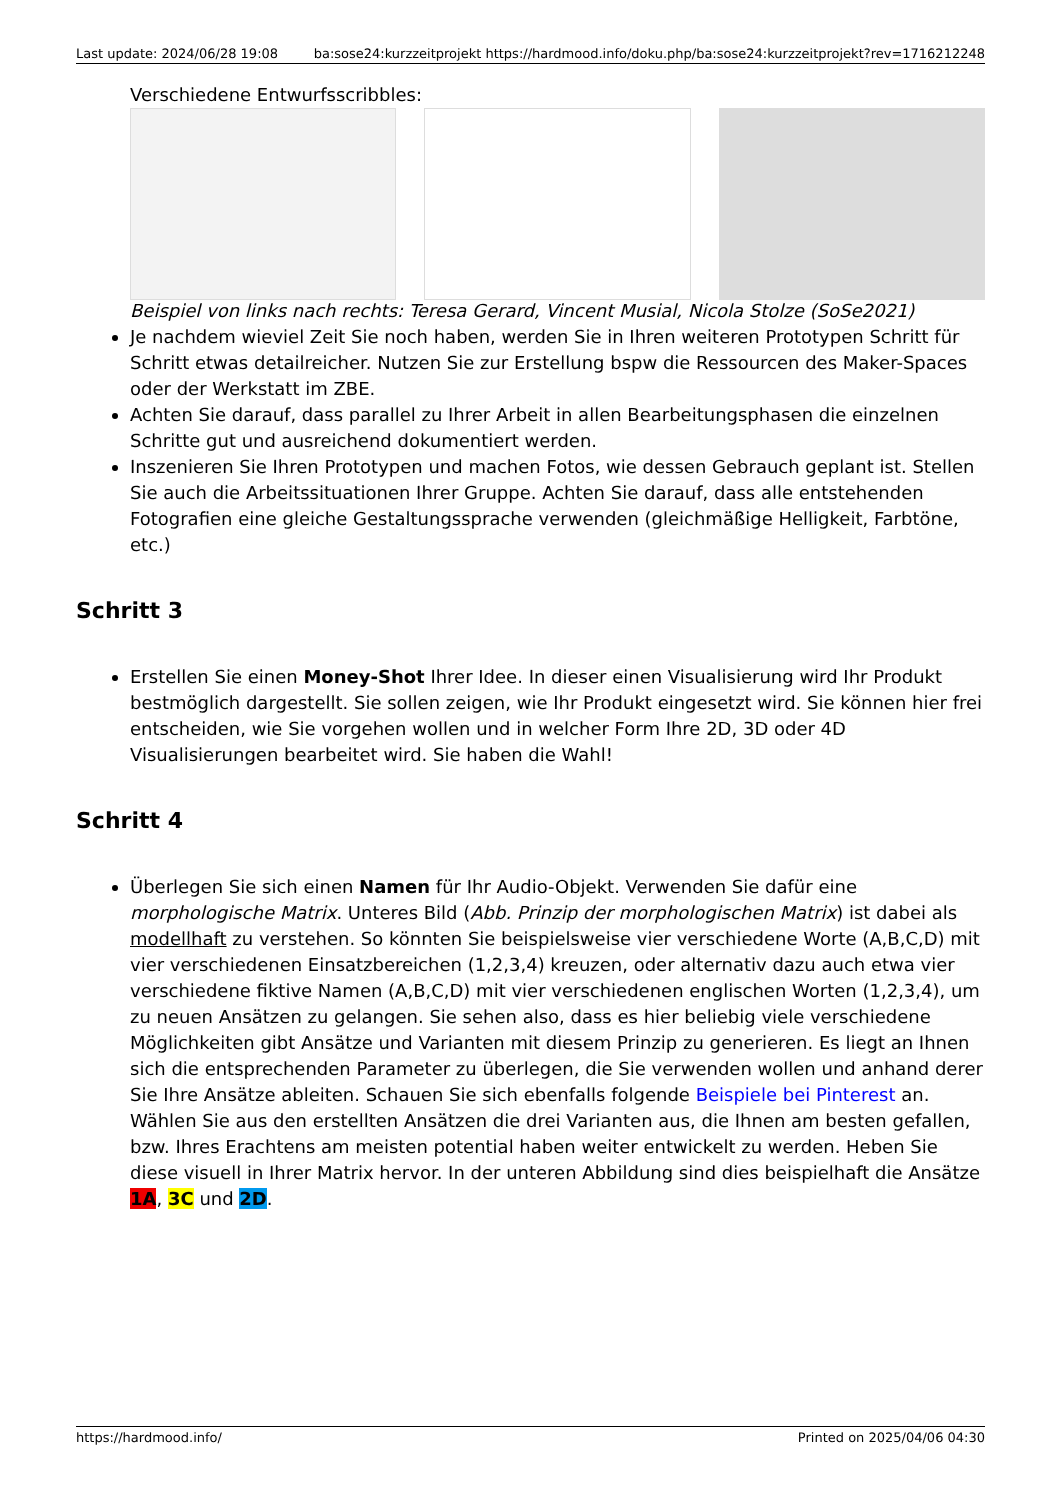Last update: 2024/06/28 19:08 ba:sose24:kurzzeitprojekt https://hardmood.info/doku.php/ba:sose24:kurzzeitprojekt?rev=1716212248
Verschiedene Entwurfsscribbles:
Beispiel von links nach rechts: Teresa Gerard, Vincent Musial, Nicola Stolze (SoSe2021)
Je nachdem wieviel Zeit Sie noch haben, werden Sie in Ihren weiteren Prototypen Schritt für Schritt etwas detailreicher. Nutzen Sie zur Erstellung bspw die Ressourcen des Maker-Spaces oder der Werkstatt im ZBE.
Achten Sie darauf, dass parallel zu Ihrer Arbeit in allen Bearbeitungsphasen die einzelnen Schritte gut und ausreichend dokumentiert werden.
Inszenieren Sie Ihren Prototypen und machen Fotos, wie dessen Gebrauch geplant ist. Stellen Sie auch die Arbeitssituationen Ihrer Gruppe. Achten Sie darauf, dass alle entstehenden Fotografien eine gleiche Gestaltungssprache verwenden (gleichmäßige Helligkeit, Farbtöne, etc.)
Schritt 3
Erstellen Sie einen Money-Shot Ihrer Idee. In dieser einen Visualisierung wird Ihr Produkt bestmöglich dargestellt. Sie sollen zeigen, wie Ihr Produkt eingesetzt wird. Sie können hier frei entscheiden, wie Sie vorgehen wollen und in welcher Form Ihre 2D, 3D oder 4D Visualisierungen bearbeitet wird. Sie haben die Wahl!
Schritt 4
Überlegen Sie sich einen Namen für Ihr Audio-Objekt. Verwenden Sie dafür eine morphologische Matrix. Unteres Bild (Abb. Prinzip der morphologischen Matrix) ist dabei als modellhaft zu verstehen. So könnten Sie beispielsweise vier verschiedene Worte (A,B,C,D) mit vier verschiedenen Einsatzbereichen (1,2,3,4) kreuzen, oder alternativ dazu auch etwa vier verschiedene fiktive Namen (A,B,C,D) mit vier verschiedenen englischen Worten (1,2,3,4), um zu neuen Ansätzen zu gelangen. Sie sehen also, dass es hier beliebig viele verschiedene Möglichkeiten gibt Ansätze und Varianten mit diesem Prinzip zu generieren. Es liegt an Ihnen sich die entsprechenden Parameter zu überlegen, die Sie verwenden wollen und anhand derer Sie Ihre Ansätze ableiten. Schauen Sie sich ebenfalls folgende Beispiele bei Pinterest an. Wählen Sie aus den erstellten Ansätzen die drei Varianten aus, die Ihnen am besten gefallen, bzw. Ihres Erachtens am meisten potential haben weiter entwickelt zu werden. Heben Sie diese visuell in Ihrer Matrix hervor. In der unteren Abbildung sind dies beispielhaft die Ansätze 1A, 3C und 2D.
https://hardmood.info/ Printed on 2025/04/06 04:30